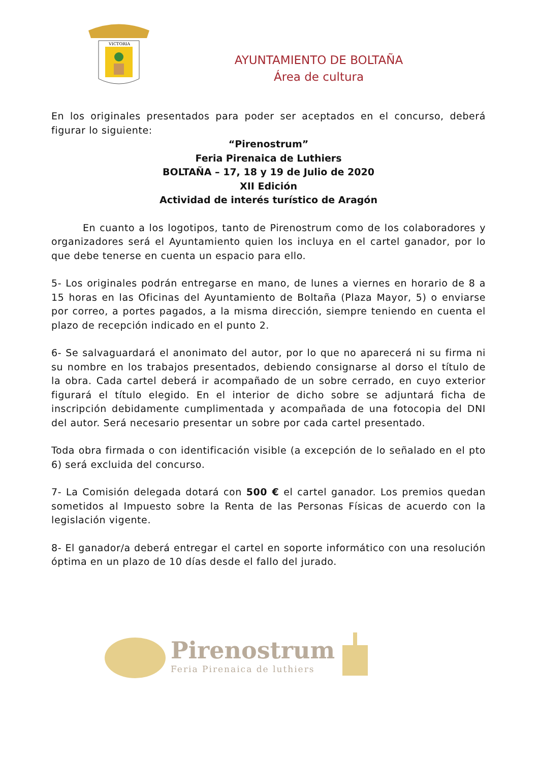VICTORIA
AYUNTAMIENTO DE BOLTAÑA
Área de cultura
En los originales presentados para poder ser aceptados en el concurso, deberá figurar lo siguiente:
“Pirenostrum”
Feria Pirenaica de Luthiers
BOLTAÑA – 17, 18 y 19 de Julio de 2020
XII Edición
Actividad de interés turístico de Aragón
En cuanto a los logotipos, tanto de Pirenostrum como de los colaboradores y organizadores será el Ayuntamiento quien los incluya en el cartel ganador, por lo que debe tenerse en cuenta un espacio para ello.
5- Los originales podrán entregarse en mano, de lunes a viernes en horario de 8 a 15 horas en las Oficinas del Ayuntamiento de Boltaña (Plaza Mayor, 5) o enviarse por correo, a portes pagados, a la misma dirección, siempre teniendo en cuenta el plazo de recepción indicado en el punto 2.
6- Se salvaguardará el anonimato del autor, por lo que no aparecerá ni su firma ni su nombre en los trabajos presentados, debiendo consignarse al dorso el título de la obra. Cada cartel deberá ir acompañado de un sobre cerrado, en cuyo exterior figurará el título elegido. En el interior de dicho sobre se adjuntará ficha de inscripción debidamente cumplimentada y acompañada de una fotocopia del DNI del autor. Será necesario presentar un sobre por cada cartel presentado.
Toda obra firmada o con identificación visible (a excepción de lo señalado en el pto 6) será excluida del concurso.
7- La Comisión delegada dotará con 500 € el cartel ganador. Los premios quedan sometidos al Impuesto sobre la Renta de las Personas Físicas de acuerdo con la legislación vigente.
8- El ganador/a deberá entregar el cartel en soporte informático con una resolución óptima en un plazo de 10 días desde el fallo del jurado.
Pirenostrum
Feria Pirenaica de luthiers